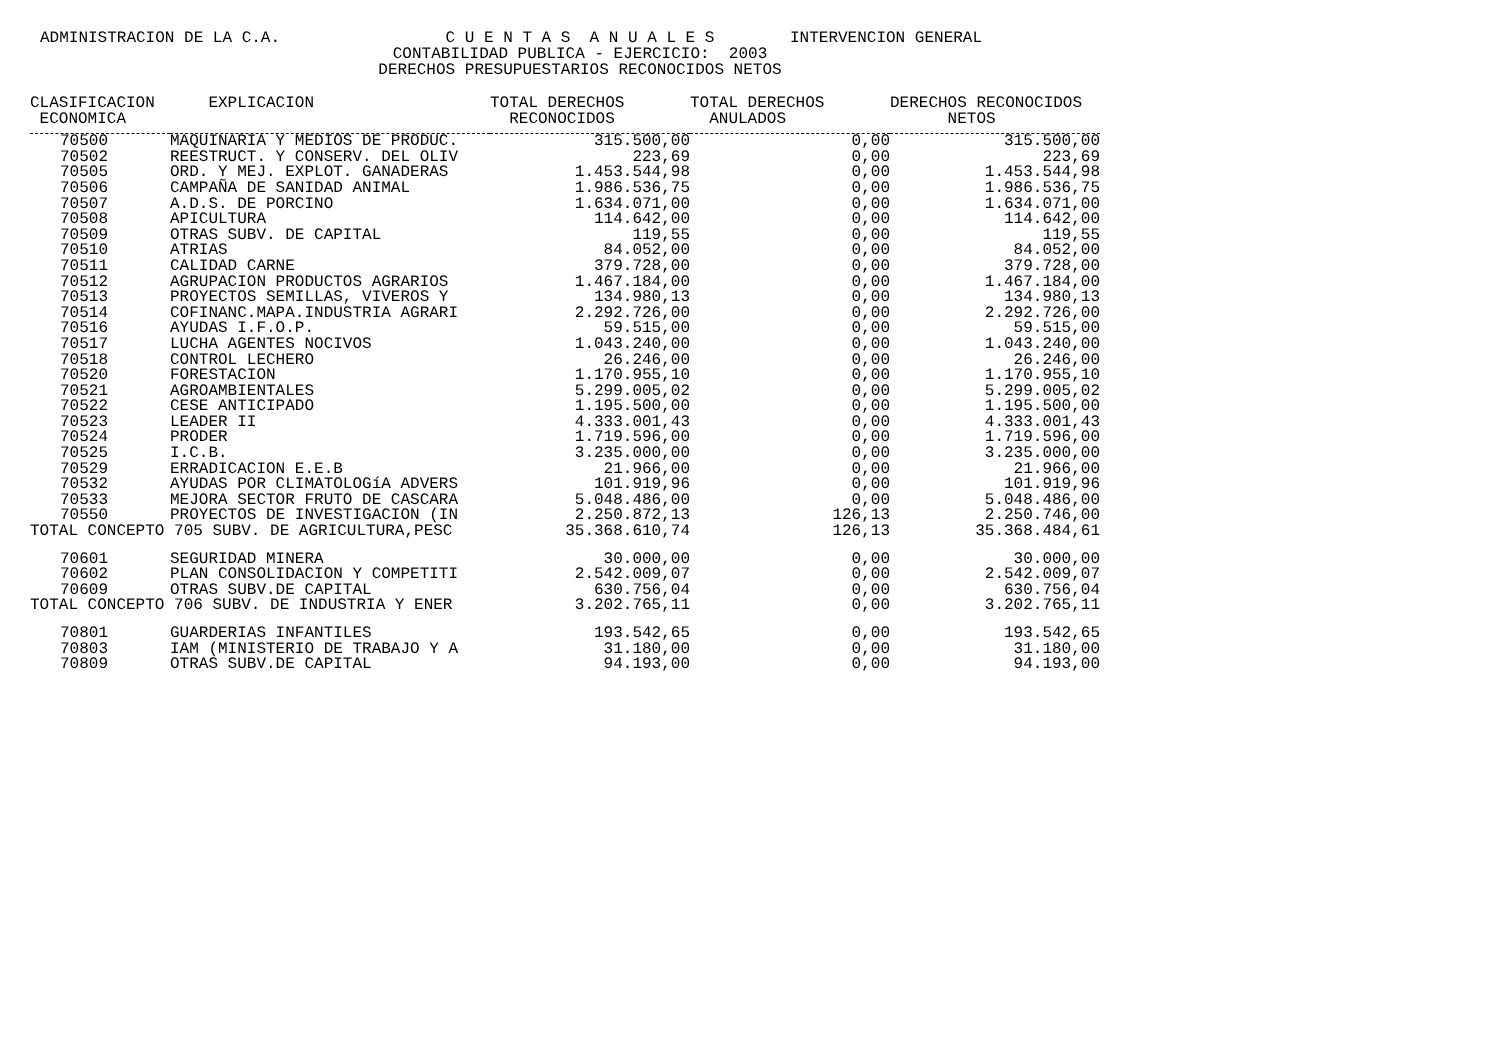ADMINISTRACION DE LA C.A.
C U E N T A S A N U A L E S
CONTABILIDAD PUBLICA - EJERCICIO: 2003
DERECHOS PRESUPUESTARIOS RECONOCIDOS NETOS
INTERVENCION GENERAL
| CLASIFICACION ECONOMICA | EXPLICACION | TOTAL DERECHOS RECONOCIDOS | TOTAL DERECHOS ANULADOS | DERECHOS RECONOCIDOS NETOS |
| --- | --- | --- | --- | --- |
| 70500 | MAQUINARIA Y MEDIOS DE PRODUC. | 315.500,00 | 0,00 | 315.500,00 |
| 70502 | REESTRUCT. Y CONSERV. DEL OLIV | 223,69 | 0,00 | 223,69 |
| 70505 | ORD. Y MEJ. EXPLOT. GANADERAS | 1.453.544,98 | 0,00 | 1.453.544,98 |
| 70506 | CAMPAÑA DE SANIDAD ANIMAL | 1.986.536,75 | 0,00 | 1.986.536,75 |
| 70507 | A.D.S. DE PORCINO | 1.634.071,00 | 0,00 | 1.634.071,00 |
| 70508 | APICULTURA | 114.642,00 | 0,00 | 114.642,00 |
| 70509 | OTRAS SUBV. DE CAPITAL | 119,55 | 0,00 | 119,55 |
| 70510 | ATRIAS | 84.052,00 | 0,00 | 84.052,00 |
| 70511 | CALIDAD CARNE | 379.728,00 | 0,00 | 379.728,00 |
| 70512 | AGRUPACION PRODUCTOS AGRARIOS | 1.467.184,00 | 0,00 | 1.467.184,00 |
| 70513 | PROYECTOS SEMILLAS, VIVEROS Y | 134.980,13 | 0,00 | 134.980,13 |
| 70514 | COFINANC.MAPA.INDUSTRIA AGRARI | 2.292.726,00 | 0,00 | 2.292.726,00 |
| 70516 | AYUDAS I.F.O.P. | 59.515,00 | 0,00 | 59.515,00 |
| 70517 | LUCHA AGENTES NOCIVOS | 1.043.240,00 | 0,00 | 1.043.240,00 |
| 70518 | CONTROL LECHERO | 26.246,00 | 0,00 | 26.246,00 |
| 70520 | FORESTACION | 1.170.955,10 | 0,00 | 1.170.955,10 |
| 70521 | AGROAMBIENTALES | 5.299.005,02 | 0,00 | 5.299.005,02 |
| 70522 | CESE ANTICIPADO | 1.195.500,00 | 0,00 | 1.195.500,00 |
| 70523 | LEADER II | 4.333.001,43 | 0,00 | 4.333.001,43 |
| 70524 | PRODER | 1.719.596,00 | 0,00 | 1.719.596,00 |
| 70525 | I.C.B. | 3.235.000,00 | 0,00 | 3.235.000,00 |
| 70529 | ERRADICACION E.E.B | 21.966,00 | 0,00 | 21.966,00 |
| 70532 | AYUDAS POR CLIMATOLOGíA ADVERS | 101.919,96 | 0,00 | 101.919,96 |
| 70533 | MEJORA SECTOR FRUTO DE CASCARA | 5.048.486,00 | 0,00 | 5.048.486,00 |
| 70550 | PROYECTOS DE INVESTIGACION (IN | 2.250.872,13 | 126,13 | 2.250.746,00 |
| TOTAL CONCEPTO 705 SUBV. DE AGRICULTURA,PESC | | 35.368.610,74 | 126,13 | 35.368.484,61 |
| 70601 | SEGURIDAD MINERA | 30.000,00 | 0,00 | 30.000,00 |
| 70602 | PLAN CONSOLIDACION Y COMPETITI | 2.542.009,07 | 0,00 | 2.542.009,07 |
| 70609 | OTRAS SUBV.DE CAPITAL | 630.756,04 | 0,00 | 630.756,04 |
| TOTAL CONCEPTO 706 SUBV. DE INDUSTRIA Y ENER | | 3.202.765,11 | 0,00 | 3.202.765,11 |
| 70801 | GUARDERIAS INFANTILES | 193.542,65 | 0,00 | 193.542,65 |
| 70803 | IAM (MINISTERIO DE TRABAJO Y A | 31.180,00 | 0,00 | 31.180,00 |
| 70809 | OTRAS SUBV.DE CAPITAL | 94.193,00 | 0,00 | 94.193,00 |